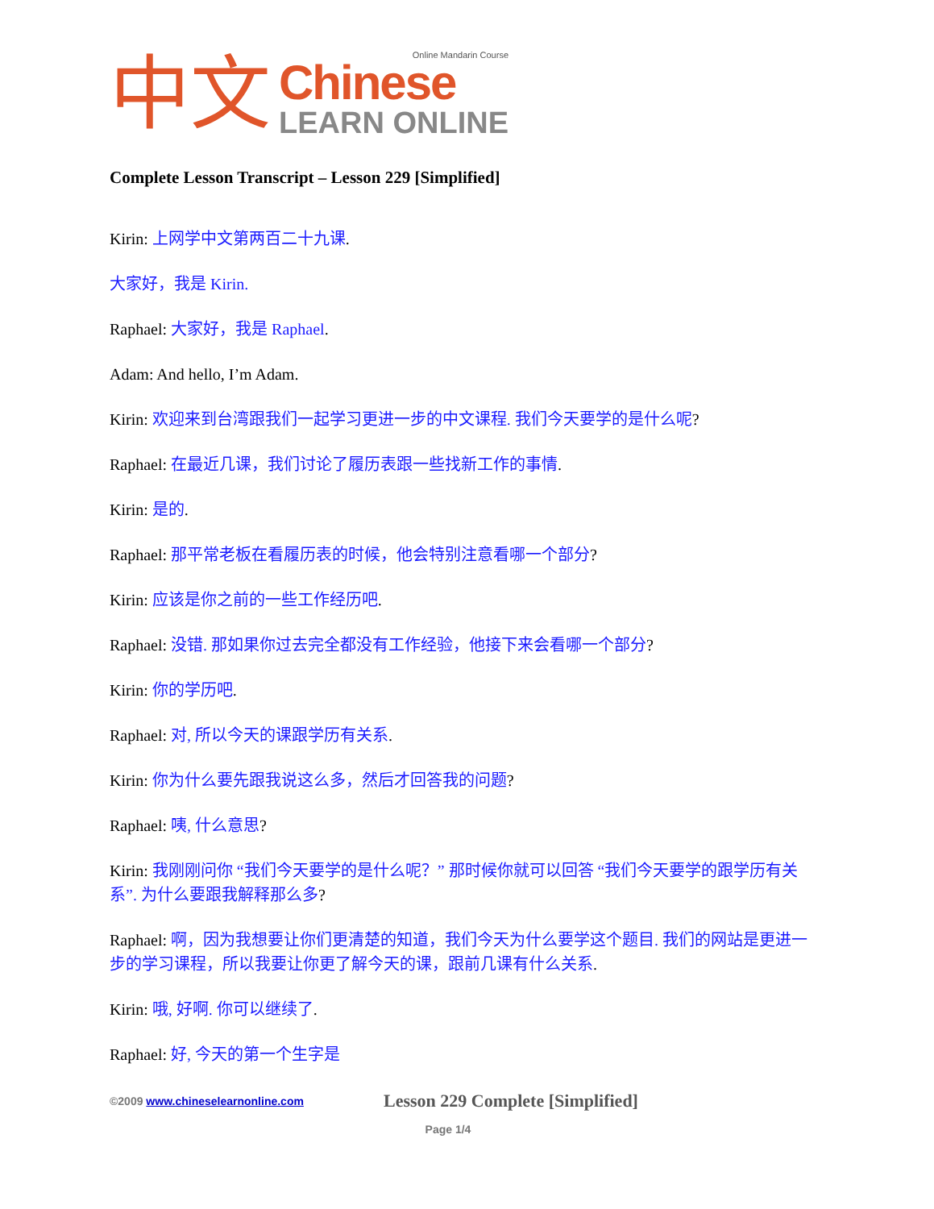中文
Online Mandarin Course
Chinese
LEARN ONLINE
Complete Lesson Transcript – Lesson 229 [Simplified]
Kirin: 上网学中文第两百二十九课.
大家好，我是 Kirin.
Raphael: 大家好，我是 Raphael.
Adam: And hello, I’m Adam.
Kirin: 欢迎来到台湾跟我们一起学习更进一步的中文课程. 我们今天要学的是什么呢?
Raphael: 在最近几课，我们讨论了履历表跟一些找新工作的事情.
Kirin: 是的.
Raphael: 那平常老板在看履历表的时候，他会特别注意看哪一个部分?
Kirin: 应该是你之前的一些工作经历吧.
Raphael: 没错. 那如果你过去完全都没有工作经验，他接下来会看哪一个部分?
Kirin: 你的学历吧.
Raphael: 对, 所以今天的课跟学历有关系.
Kirin: 你为什么要先跟我说这么多，然后才回答我的问题?
Raphael: 咦, 什么意思?
Kirin: 我刚刚问你 “我们今天要学的是什么呢？” 那时候你就可以回答 “我们今天要学的跟学历有关系”. 为什么要跟我解释那么多?
Raphael: 啊，因为我想要让你们更清楚的知道，我们今天为什么要学这个题目. 我们的网站是更进一步的学习课程，所以我要让你更了解今天的课，跟前几课有什么关系.
Kirin: 哦, 好啊. 你可以继续了.
Raphael: 好, 今天的第一个生字是
©2009 www.chineselearnonline.com
Lesson 229 Complete [Simplified]
Page 1/4